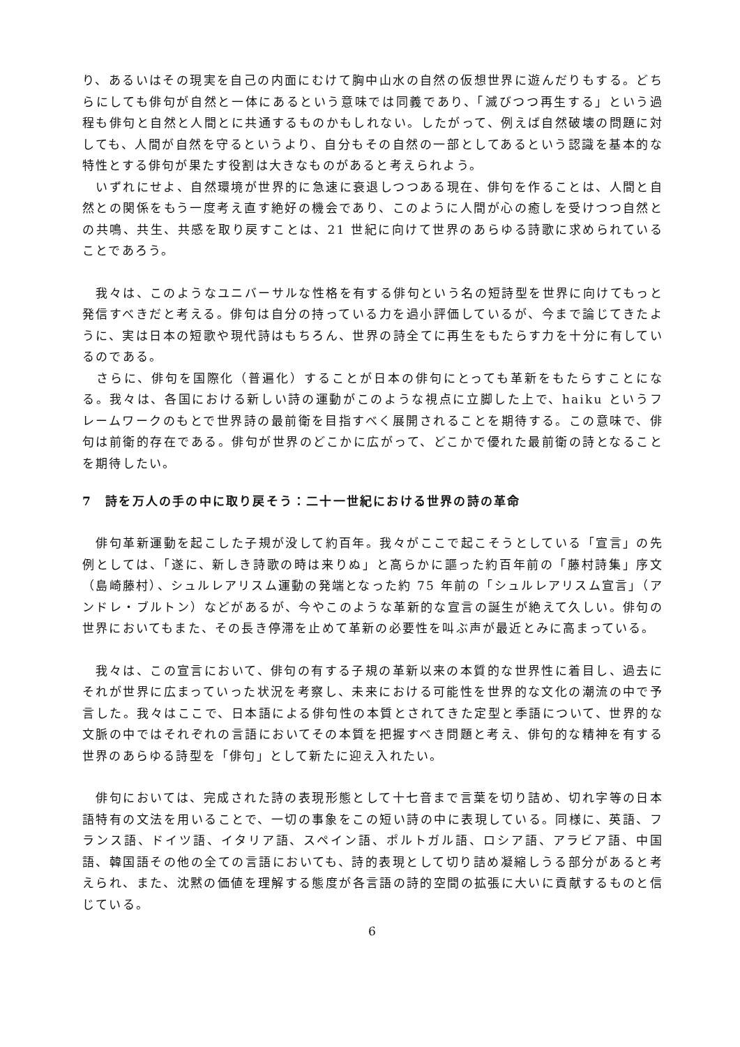り、あるいはその現実を自己の内面にむけて胸中山水の自然の仮想世界に遊んだりもする。どちらにしても俳句が自然と一体にあるという意味では同義であり、「滅びつつ再生する」という過程も俳句と自然と人間とに共通するものかもしれない。したがって、例えば自然破壊の問題に対しても、人間が自然を守るというより、自分もその自然の一部としてあるという認識を基本的な特性とする俳句が果たす役割は大きなものがあると考えられよう。
　いずれにせよ、自然環境が世界的に急速に衰退しつつある現在、俳句を作ることは、人間と自然との関係をもう一度考え直す絶好の機会であり、このように人間が心の癒しを受けつつ自然との共鳴、共生、共感を取り戻すことは、21 世紀に向けて世界のあらゆる詩歌に求められていることであろう。
　我々は、このようなユニバーサルな性格を有する俳句という名の短詩型を世界に向けてもっと発信すべきだと考える。俳句は自分の持っている力を過小評価しているが、今まで論じてきたように、実は日本の短歌や現代詩はもちろん、世界の詩全てに再生をもたらす力を十分に有しているのである。
　さらに、俳句を国際化（普遍化）することが日本の俳句にとっても革新をもたらすことになる。我々は、各国における新しい詩の運動がこのような視点に立脚した上で、haiku というフレームワークのもとで世界詩の最前衛を目指すべく展開されることを期待する。この意味で、俳句は前衛的存在である。俳句が世界のどこかに広がって、どこかで優れた最前衛の詩となることを期待したい。
7　詩を万人の手の中に取り戻そう：二十一世紀における世界の詩の革命
　俳句革新運動を起こした子規が没して約百年。我々がここで起こそうとしている「宣言」の先例としては、「遂に、新しき詩歌の時は来りぬ」と高らかに謳った約百年前の「藤村詩集」序文（島崎藤村）、シュルレアリスム運動の発端となった約 75 年前の「シュルレアリスム宣言」（アンドレ・ブルトン）などがあるが、今やこのような革新的な宣言の誕生が絶えて久しい。俳句の世界においてもまた、その長き停滞を止めて革新の必要性を叫ぶ声が最近とみに高まっている。
　我々は、この宣言において、俳句の有する子規の革新以来の本質的な世界性に着目し、過去にそれが世界に広まっていった状況を考察し、未来における可能性を世界的な文化の潮流の中で予言した。我々はここで、日本語による俳句性の本質とされてきた定型と季語について、世界的な文脈の中ではそれぞれの言語においてその本質を把握すべき問題と考え、俳句的な精神を有する世界のあらゆる詩型を「俳句」として新たに迎え入れたい。
　俳句においては、完成された詩の表現形態として十七音まで言葉を切り詰め、切れ字等の日本語特有の文法を用いることで、一切の事象をこの短い詩の中に表現している。同様に、英語、フランス語、ドイツ語、イタリア語、スペイン語、ポルトガル語、ロシア語、アラビア語、中国語、韓国語その他の全ての言語においても、詩的表現として切り詰め凝縮しうる部分があると考えられ、また、沈黙の価値を理解する態度が各言語の詩的空間の拡張に大いに貢献するものと信じている。
6